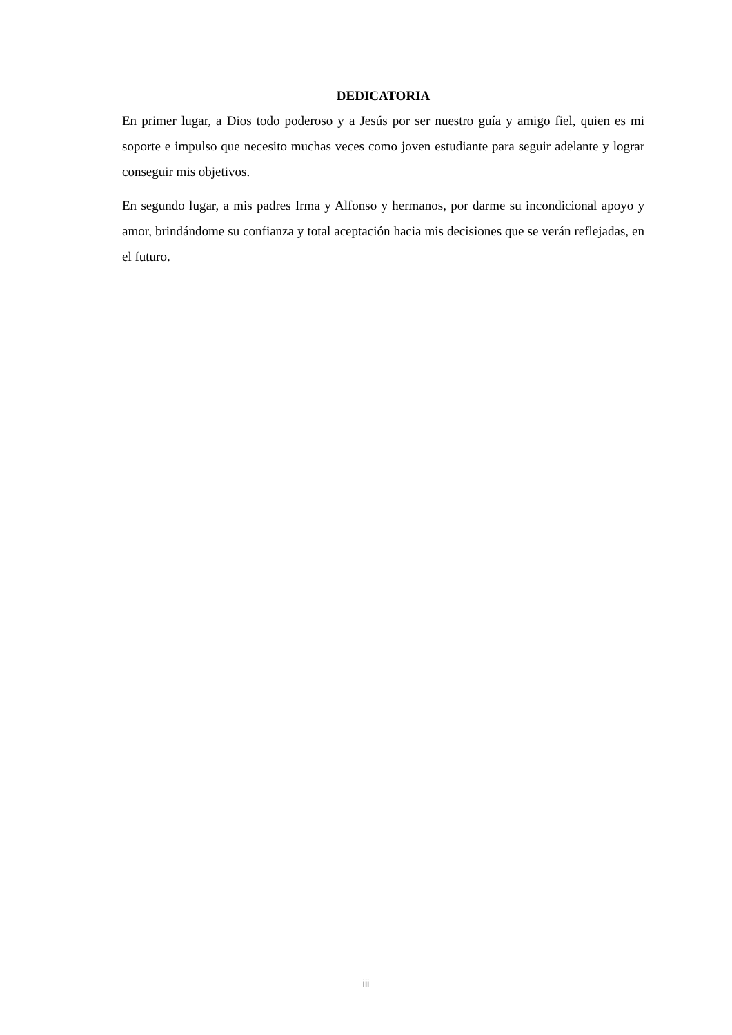DEDICATORIA
En primer lugar, a Dios todo poderoso y a Jesús por ser nuestro guía y amigo fiel, quien es mi soporte e impulso que necesito muchas veces como joven estudiante para seguir adelante y lograr conseguir mis objetivos.
En segundo lugar, a mis padres Irma y Alfonso y hermanos, por darme su incondicional apoyo y amor, brindándome su confianza y total aceptación hacia mis decisiones que se verán reflejadas, en el futuro.
iii